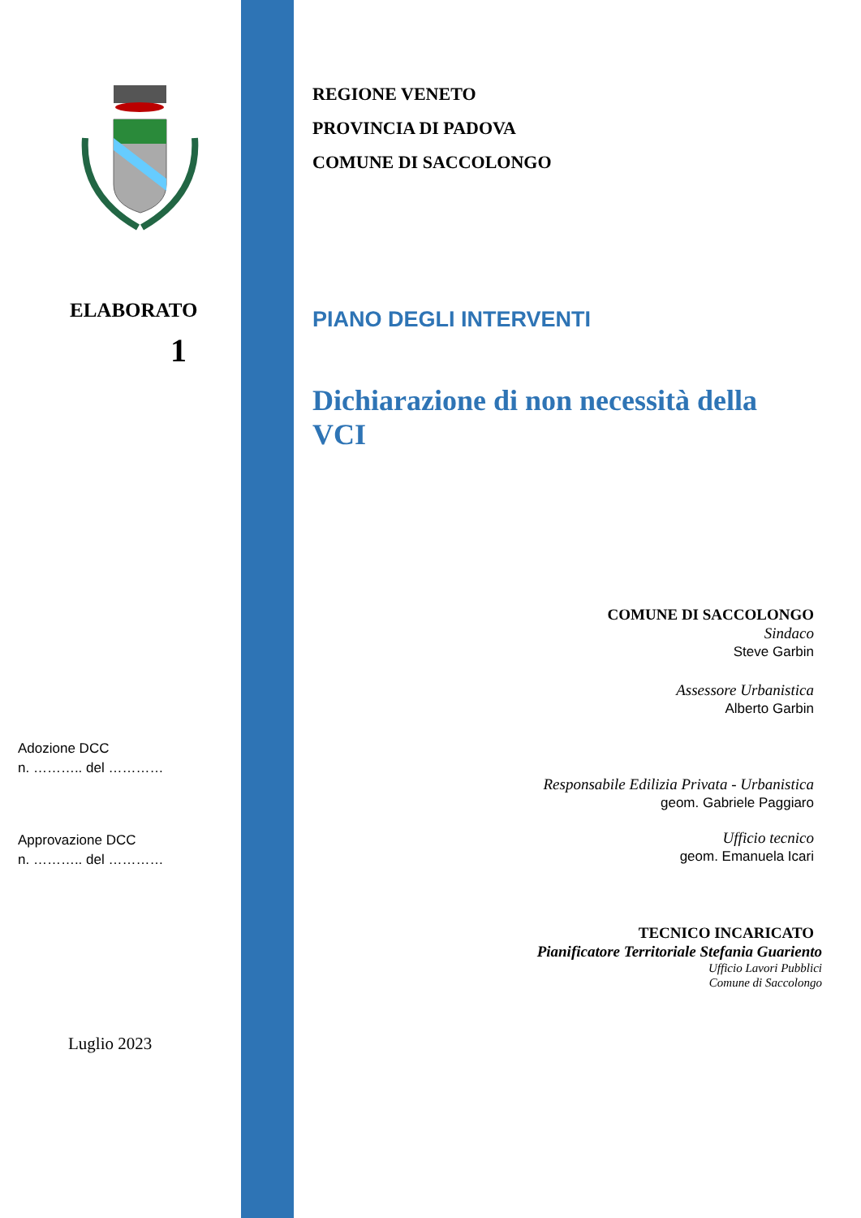ELABORATO
1
Adozione DCC
n. ……….. del …………
Approvazione DCC
n. ……….. del …………
Luglio 2023
REGIONE VENETO
PROVINCIA DI PADOVA
COMUNE DI SACCOLONGO
PIANO DEGLI INTERVENTI
Dichiarazione di non necessità della
VCI
COMUNE DI SACCOLONGO
Sindaco
Steve Garbin
Assessore Urbanistica
Alberto Garbin
Responsabile Edilizia Privata - Urbanistica
geom. Gabriele Paggiaro
Ufficio tecnico
geom. Emanuela Icari
TECNICO INCARICATO
Pianificatore Territoriale Stefania Guariento
Ufficio Lavori Pubblici
Comune di Saccolongo